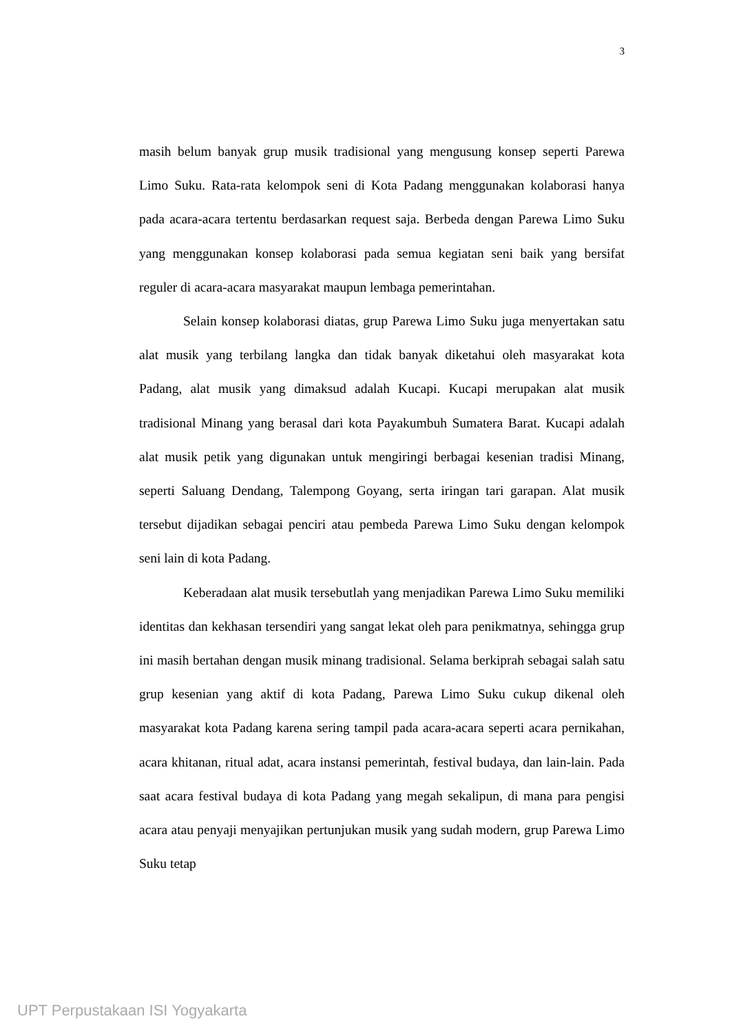3
masih belum banyak grup musik tradisional yang mengusung konsep seperti Parewa Limo Suku. Rata-rata kelompok seni di Kota Padang menggunakan kolaborasi hanya pada acara-acara tertentu berdasarkan request saja. Berbeda dengan Parewa Limo Suku yang menggunakan konsep kolaborasi pada semua kegiatan seni baik yang bersifat reguler di acara-acara masyarakat maupun lembaga pemerintahan.
Selain konsep kolaborasi diatas, grup Parewa Limo Suku juga menyertakan satu alat musik yang terbilang langka dan tidak banyak diketahui oleh masyarakat kota Padang, alat musik yang dimaksud adalah Kucapi. Kucapi merupakan alat musik tradisional Minang yang berasal dari kota Payakumbuh Sumatera Barat. Kucapi adalah alat musik petik yang digunakan untuk mengiringi berbagai kesenian tradisi Minang, seperti Saluang Dendang, Talempong Goyang, serta iringan tari garapan. Alat musik tersebut dijadikan sebagai penciri atau pembeda Parewa Limo Suku dengan kelompok seni lain di kota Padang.
Keberadaan alat musik tersebutlah yang menjadikan Parewa Limo Suku memiliki identitas dan kekhasan tersendiri yang sangat lekat oleh para penikmatnya, sehingga grup ini masih bertahan dengan musik minang tradisional. Selama berkiprah sebagai salah satu grup kesenian yang aktif di kota Padang, Parewa Limo Suku cukup dikenal oleh masyarakat kota Padang karena sering tampil pada acara-acara seperti acara pernikahan, acara khitanan, ritual adat, acara instansi pemerintah, festival budaya, dan lain-lain. Pada saat acara festival budaya di kota Padang yang megah sekalipun, di mana para pengisi acara atau penyaji menyajikan pertunjukan musik yang sudah modern, grup Parewa Limo Suku tetap
UPT Perpustakaan ISI Yogyakarta